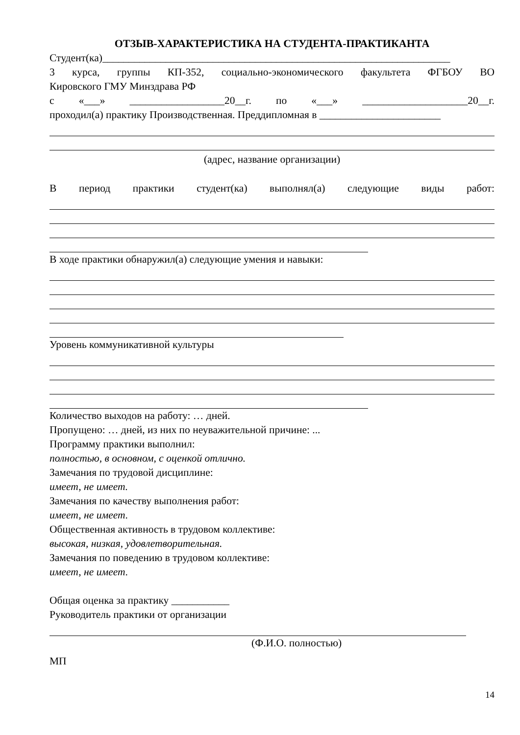ОТЗЫВ-ХАРАКТЕРИСТИКА НА СТУДЕНТА-ПРАКТИКАНТА
Студент(ка)__________________________________________________________________
3 курса, группы КП-352, социально-экономического факультета ФГБОУ ВО
Кировского ГМУ Минздрава РФ
с «___» __________________20__г. по «___» ____________________20__г.
проходил(а) практику Производственная. Преддипломная в _______________________
(адрес, название организации)
В период практики студент(ка) выполнял(а) следующие виды работ:
В ходе практики обнаружил(а) следующие умения и навыки:
Уровень коммуникативной культуры
Количество выходов на работу: … дней.
Пропущено: … дней, из них по неуважительной причине: ...
Программу практики выполнил:
полностью, в основном, с оценкой отлично.
Замечания по трудовой дисциплине:
имеет, не имеет.
Замечания по качеству выполнения работ:
имеет, не имеет.
Общественная активность в трудовом коллективе:
высокая, низкая, удовлетворительная.
Замечания по поведению в трудовом коллективе:
имеет, не имеет.
Общая оценка за практику ___________
Руководитель практики от организации
(Ф.И.О. полностью)
МП
14